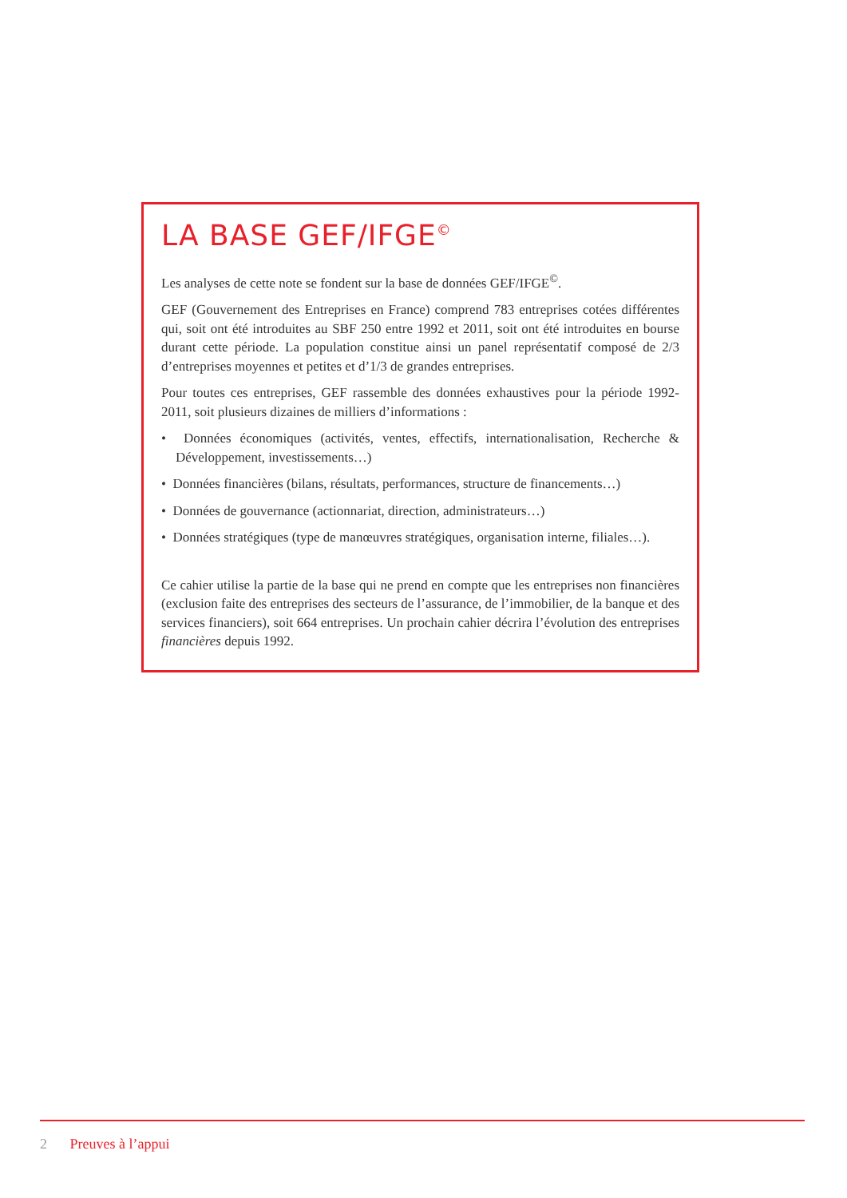LA BASE GEF/IFGE<sup>©</sup>
Les analyses de cette note se fondent sur la base de données GEF/IFGE<sup>©</sup>.
GEF (Gouvernement des Entreprises en France) comprend 783 entreprises cotées différentes qui, soit ont été introduites au SBF 250 entre 1992 et 2011, soit ont été introduites en bourse durant cette période. La population constitue ainsi un panel représentatif composé de 2/3 d’entreprises moyennes et petites et d’1/3 de grandes entreprises.
Pour toutes ces entreprises, GEF rassemble des données exhaustives pour la période 1992-2011, soit plusieurs dizaines de milliers d’informations :
• Données économiques (activités, ventes, effectifs, internationalisation, Recherche & Développement, investissements…)
• Données financières (bilans, résultats, performances, structure de financements…)
• Données de gouvernance (actionnariat, direction, administrateurs…)
• Données stratégiques (type de manœuvres stratégiques, organisation interne, filiales…).
Ce cahier utilise la partie de la base qui ne prend en compte que les entreprises non financières (exclusion faite des entreprises des secteurs de l’assurance, de l’immobilier, de la banque et des services financiers), soit 664 entreprises. Un prochain cahier décrira l’évolution des entreprises financières depuis 1992.
2 Preuves à l’appui